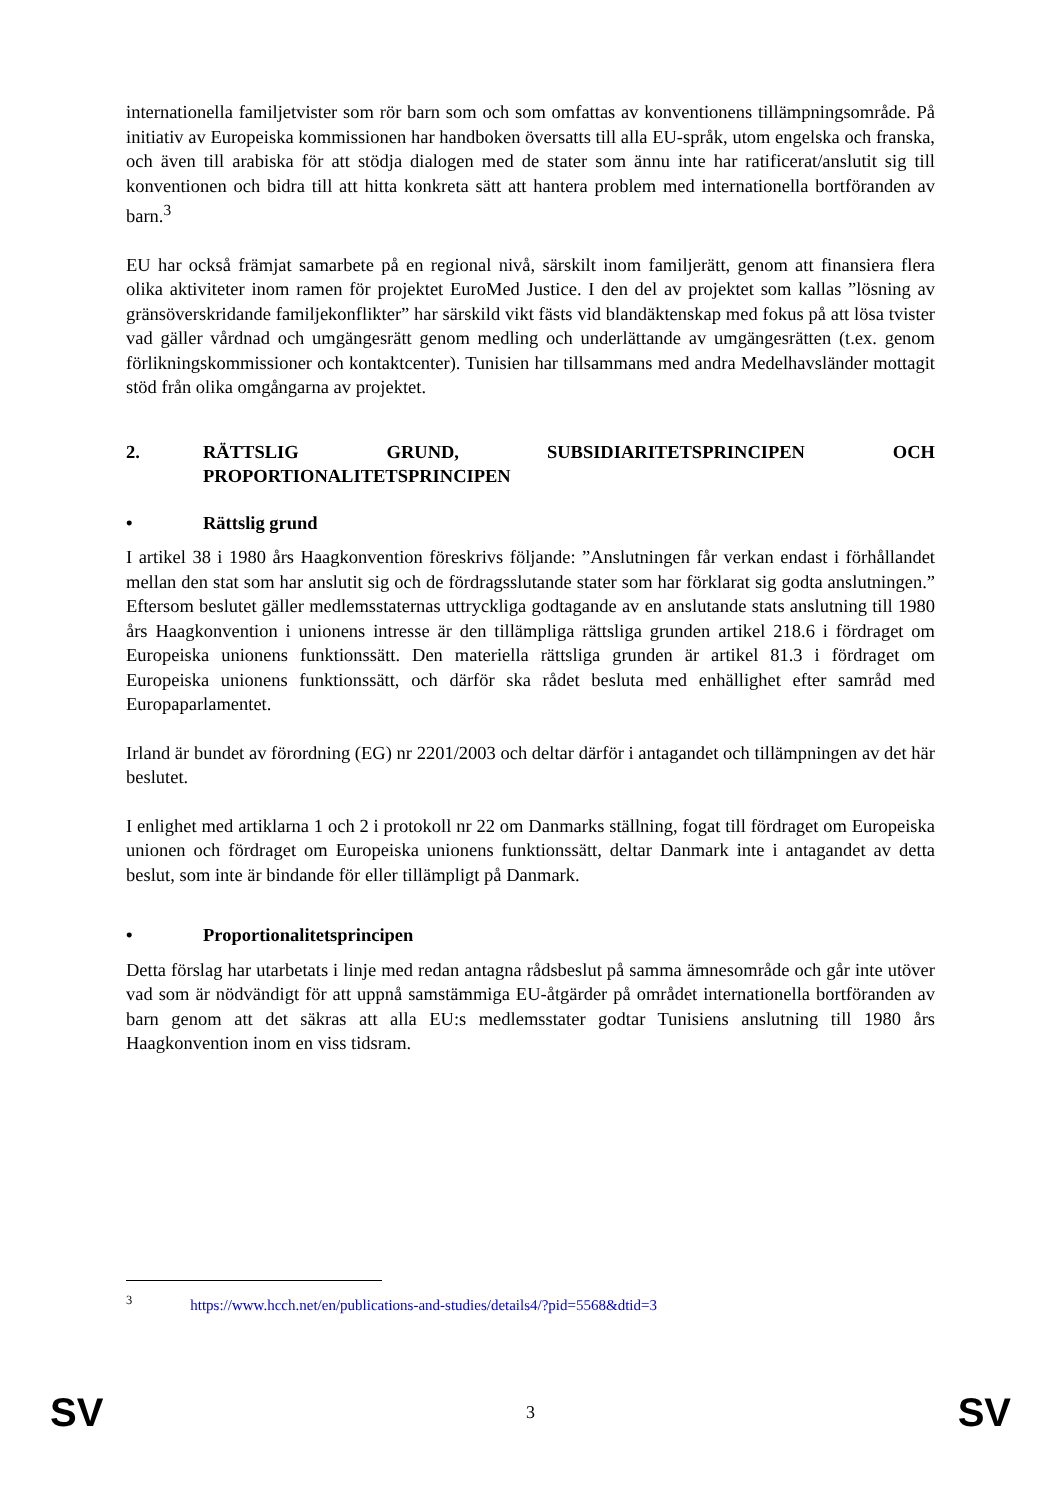internationella familjetvister som rör barn som och som omfattas av konventionens tillämpningsområde. På initiativ av Europeiska kommissionen har handboken översatts till alla EU-språk, utom engelska och franska, och även till arabiska för att stödja dialogen med de stater som ännu inte har ratificerat/anslutit sig till konventionen och bidra till att hitta konkreta sätt att hantera problem med internationella bortföranden av barn.<sup>3</sup>
EU har också främjat samarbete på en regional nivå, särskilt inom familjerätt, genom att finansiera flera olika aktiviteter inom ramen för projektet EuroMed Justice. I den del av projektet som kallas ”lösning av gränsöverskridande familjekonflikter” har särskild vikt fästs vid blandäktenskap med fokus på att lösa tvister vad gäller vårdnad och umgängesrätt genom medling och underlättande av umgängesrätten (t.ex. genom förlikningskommissioner och kontaktcenter). Tunisien har tillsammans med andra Medelhavsländer mottagit stöd från olika omgångarna av projektet.
2. RÄTTSLIG GRUND, SUBSIDIARITETSPRINCIPEN OCH PROPORTIONALITETSPRINCIPEN
• Rättslig grund
I artikel 38 i 1980 års Haagkonvention föreskrivs följande: ”Anslutningen får verkan endast i förhållandet mellan den stat som har anslutit sig och de fördragsslutande stater som har förklarat sig godta anslutningen.” Eftersom beslutet gäller medlemsstaternas uttryckliga godtagande av en anslutande stats anslutning till 1980 års Haagkonvention i unionens intresse är den tillämpliga rättsliga grunden artikel 218.6 i fördraget om Europeiska unionens funktionssätt. Den materiella rättsliga grunden är artikel 81.3 i fördraget om Europeiska unionens funktionssätt, och därför ska rådet besluta med enhällighet efter samråd med Europaparlamentet.
Irland är bundet av förordning (EG) nr 2201/2003 och deltar därför i antagandet och tillämpningen av det här beslutet.
I enlighet med artiklarna 1 och 2 i protokoll nr 22 om Danmarks ställning, fogat till fördraget om Europeiska unionen och fördraget om Europeiska unionens funktionssätt, deltar Danmark inte i antagandet av detta beslut, som inte är bindande för eller tillämpligt på Danmark.
• Proportionalitetsprincipen
Detta förslag har utarbetats i linje med redan antagna rådsbeslut på samma ämnesområde och går inte utöver vad som är nödvändigt för att uppnå samstämmiga EU-åtgärder på området internationella bortföranden av barn genom att det säkras att alla EU:s medlemsstater godtar Tunisiens anslutning till 1980 års Haagkonvention inom en viss tidsram.
<sup>3</sup> https://www.hcch.net/en/publications-and-studies/details4/?pid=5568&dtid=3
SV 3 SV